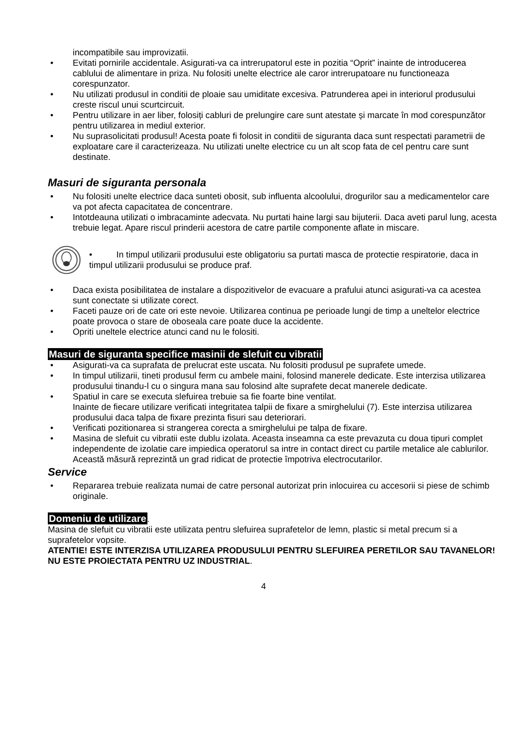incompatibile sau improvizatii.
• Evitati pornirile accidentale. Asigurati-va ca intrerupatorul este in pozitia “Oprit” inainte de introducerea cablului de alimentare in priza. Nu folositi unelte electrice ale caror intrerupatoare nu functioneaza corespunzator.
• Nu utilizati produsul in conditii de ploaie sau umiditate excesiva. Patrunderea apei in interiorul produsului creste riscul unui scurtcircuit.
• Pentru utilizare in aer liber, folosiți cabluri de prelungire care sunt atestate și marcate în mod corespunzător pentru utilizarea in mediul exterior.
• Nu suprasolicitati produsul! Acesta poate fi folosit in conditii de siguranta daca sunt respectati parametrii de exploatare care il caracterizeaza. Nu utilizati unelte electrice cu un alt scop fata de cel pentru care sunt destinate.
Masuri de siguranta personala
• Nu folositi unelte electrice daca sunteti obosit, sub influenta alcoolului, drogurilor sau a medicamentelor care va pot afecta capacitatea de concentrare.
• Intotdeauna utilizati o imbracaminte adecvata. Nu purtati haine largi sau bijuterii. Daca aveti parul lung, acesta trebuie legat. Apare riscul prinderii acestora de catre partile componente aflate in miscare.
• In timpul utilizarii produsului este obligatoriu sa purtati masca de protectie respiratorie, daca in timpul utilizarii produsului se produce praf.
• Daca exista posibilitatea de instalare a dispozitivelor de evacuare a prafului atunci asigurati-va ca acestea sunt conectate si utilizate corect.
• Faceti pauze ori de cate ori este nevoie. Utilizarea continua pe perioade lungi de timp a uneltelor electrice poate provoca o stare de oboseala care poate duce la accidente.
• Opriti uneltele electrice atunci cand nu le folositi.
Masuri de siguranta specifice masinii de slefuit cu vibratii
• Asigurati-va ca suprafata de prelucrat este uscata. Nu folositi produsul pe suprafete umede.
• In timpul utilizarii, tineti produsul ferm cu ambele maini, folosind manerele dedicate. Este interzisa utilizarea produsului tinandu-l cu o singura mana sau folosind alte suprafete decat manerele dedicate.
• Spatiul in care se executa slefuirea trebuie sa fie foarte bine ventilat.
Inainte de fiecare utilizare verificati integritatea talpii de fixare a smirghelului (7). Este interzisa utilizarea produsului daca talpa de fixare prezinta fisuri sau deteriorari.
• Verificati pozitionarea si strangerea corecta a smirghelului pe talpa de fixare.
• Masina de slefuit cu vibratii este dublu izolata. Aceasta inseamna ca este prevazuta cu doua tipuri complet independente de izolatie care impiedica operatorul sa intre in contact direct cu partile metalice ale cablurilor. Această măsură reprezintă un grad ridicat de protectie împotriva electrocutarilor.
Service
• Repararea trebuie realizata numai de catre personal autorizat prin inlocuirea cu accesorii si piese de schimb originale.
Domeniu de utilizare
.
Masina de slefuit cu vibratii este utilizata pentru slefuirea suprafetelor de lemn, plastic si metal precum si a suprafetelor vopsite.
ATENTIE! ESTE INTERZISA UTILIZAREA PRODUSULUI PENTRU SLEFUIREA PERETILOR SAU TAVANELOR!
NU ESTE PROIECTATA PENTRU UZ INDUSTRIAL.
4